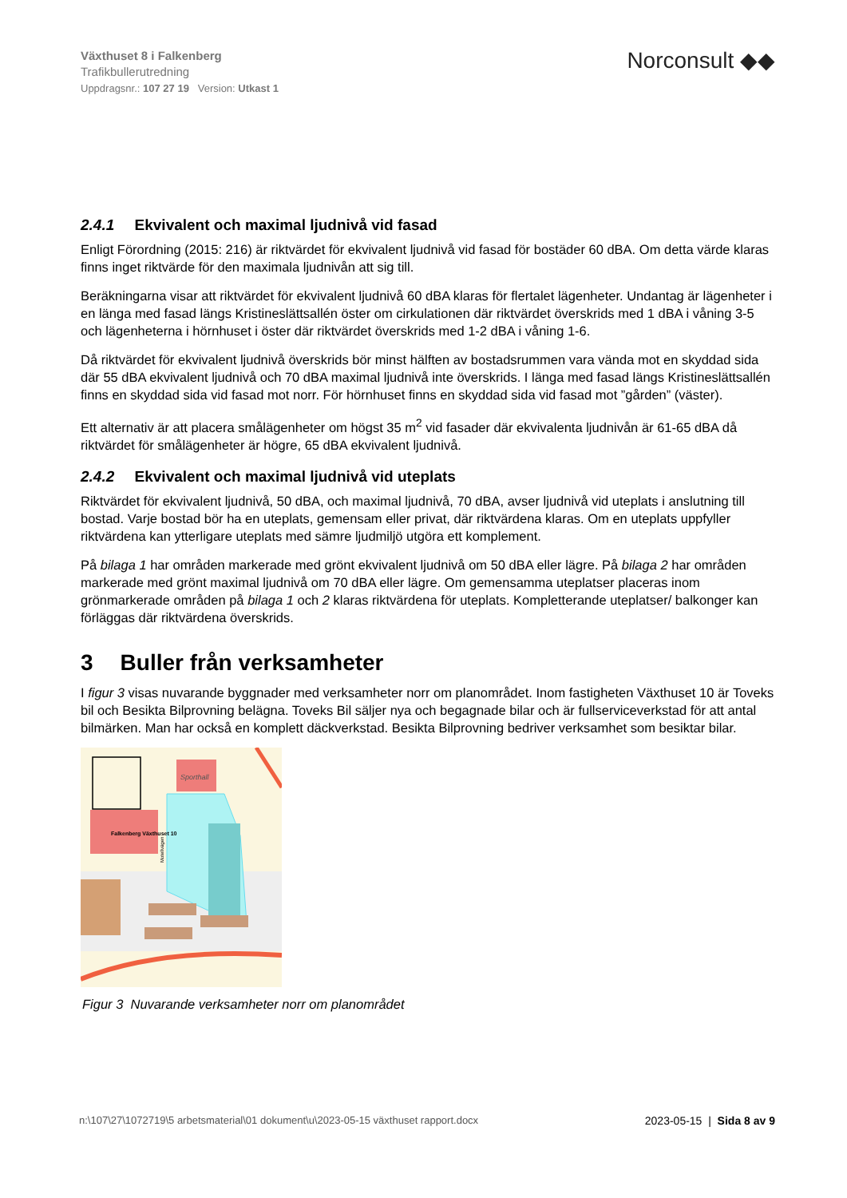Växthuset 8 i Falkenberg
Trafikbullerutredning
Uppdragsnr.: 107 27 19 Version: Utkast 1
Norconsult ◆◆
2.4.1 Ekvivalent och maximal ljudnivå vid fasad
Enligt Förordning (2015: 216) är riktvärdet för ekvivalent ljudnivå vid fasad för bostäder 60 dBA. Om detta värde klaras finns inget riktvärde för den maximala ljudnivån att sig till.
Beräkningarna visar att riktvärdet för ekvivalent ljudnivå 60 dBA klaras för flertalet lägenheter. Undantag är lägenheter i en länga med fasad längs Kristineslättsallén öster om cirkulationen där riktvärdet överskrids med 1 dBA i våning 3-5 och lägenheterna i hörnhuset i öster där riktvärdet överskrids med 1-2 dBA i våning 1-6.
Då riktvärdet för ekvivalent ljudnivå överskrids bör minst hälften av bostadsrummen vara vända mot en skyddad sida där 55 dBA ekvivalent ljudnivå och 70 dBA maximal ljudnivå inte överskrids. I länga med fasad längs Kristineslättsallén finns en skyddad sida vid fasad mot norr. För hörnhuset finns en skyddad sida vid fasad mot ”gården” (väster).
Ett alternativ är att placera smålägenheter om högst 35 m<sup>2</sup> vid fasader där ekvivalenta ljudnivån är 61-65 dBA då riktvärdet för smålägenheter är högre, 65 dBA ekvivalent ljudnivå.
2.4.2 Ekvivalent och maximal ljudnivå vid uteplats
Riktvärdet för ekvivalent ljudnivå, 50 dBA, och maximal ljudnivå, 70 dBA, avser ljudnivå vid uteplats i anslutning till bostad. Varje bostad bör ha en uteplats, gemensam eller privat, där riktvärdena klaras. Om en uteplats uppfyller riktvärdena kan ytterligare uteplats med sämre ljudmiljö utgöra ett komplement.
På bilaga 1 har områden markerade med grönt ekvivalent ljudnivå om 50 dBA eller lägre. På bilaga 2 har områden markerade med grönt maximal ljudnivå om 70 dBA eller lägre. Om gemensamma uteplatser placeras inom grönmarkerade områden på bilaga 1 och 2 klaras riktvärdena för uteplats. Kompletterande uteplatser/ balkonger kan förläggas där riktvärdena överskrids.
3 Buller från verksamheter
I figur 3 visas nuvarande byggnader med verksamheter norr om planområdet. Inom fastigheten Växthuset 10 är Toveks bil och Besikta Bilprovning belägna. Toveks Bil säljer nya och begagnade bilar och är fullserviceverkstad för att antal bilmärken. Man har också en komplett däckverkstad. Besikta Bilprovning bedriver verksamhet som besiktar bilar.
Sporthall
Falkenberg Växthuset 10
Motellvägen
Figur 3 Nuvarande verksamheter norr om planområdet
n:\107\27\1072719\5 arbetsmaterial\01 dokument\u\2023-05-15 växthuset rapport.docx
2023-05-15 | Sida 8 av 9